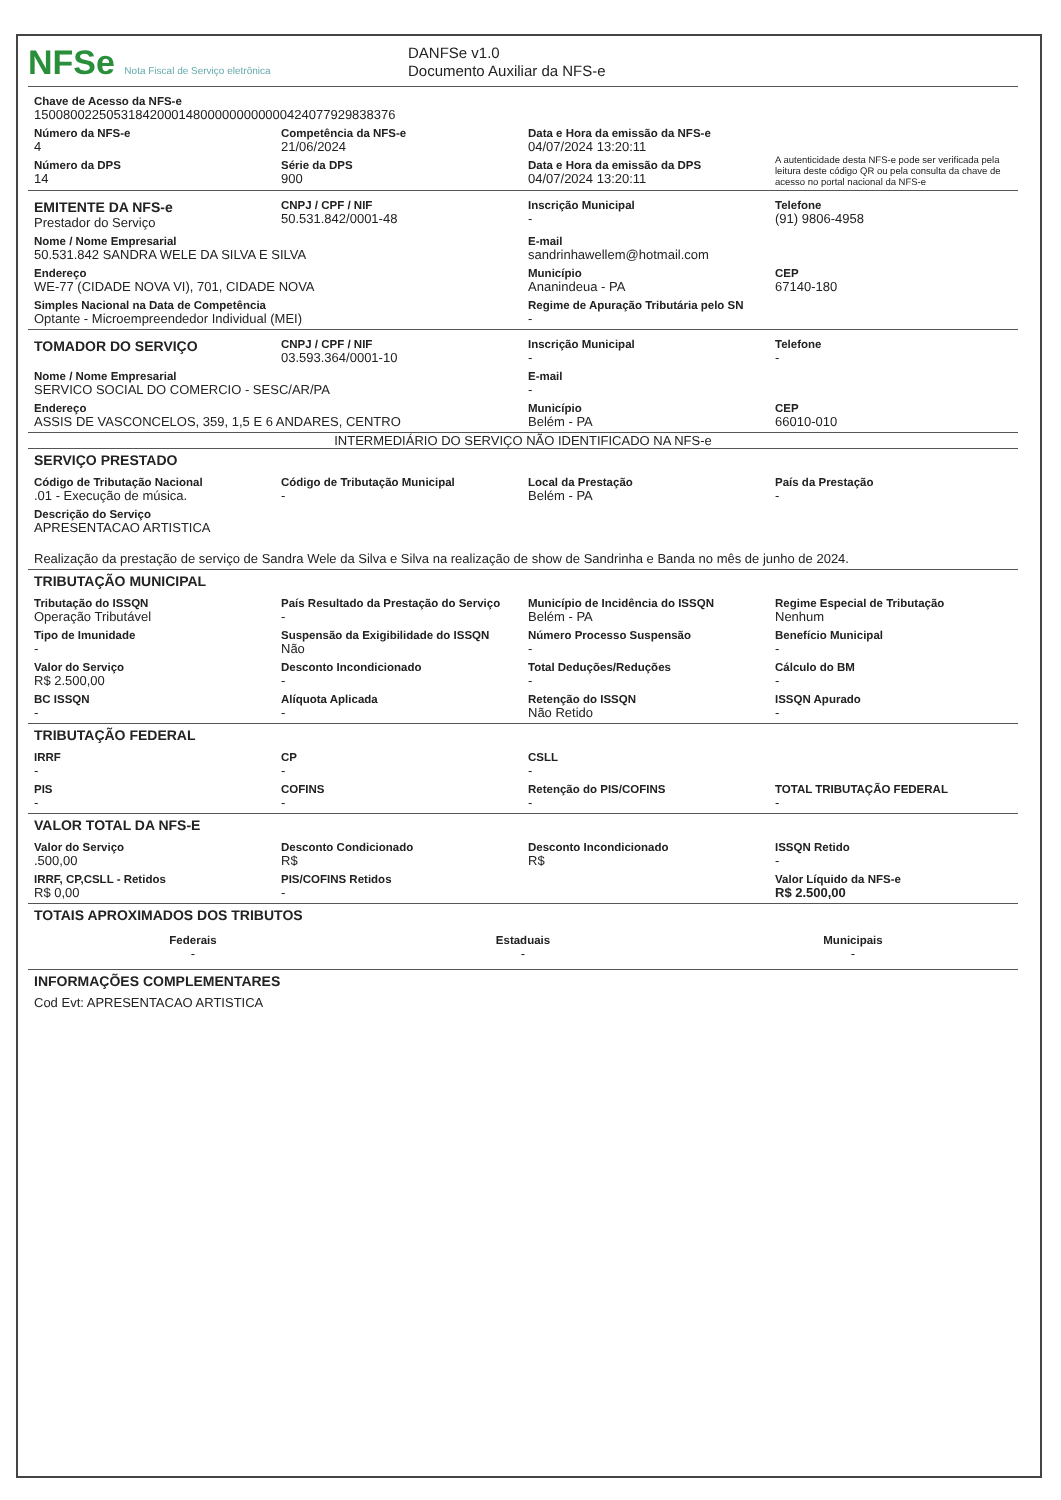NFSe Nota Fiscal de Serviço eletrônica
DANFSe v1.0
Documento Auxiliar da NFS-e
Chave de Acesso da NFS-e
15008002250531842000148000000000000424077929838376
Número da NFS-e
4
Competência da NFS-e
21/06/2024
Data e Hora da emissão da NFS-e
04/07/2024 13:20:11
Número da DPS
14
Série da DPS
900
Data e Hora da emissão da DPS
04/07/2024 13:20:11
A autenticidade desta NFS-e pode ser verificada pela leitura deste código QR ou pela consulta da chave de acesso no portal nacional da NFS-e
EMITENTE DA NFS-e
Prestador do Serviço
CNPJ / CPF / NIF
50.531.842/0001-48
Inscrição Municipal
-
Telefone
(91) 9806-4958
Nome / Nome Empresarial
50.531.842 SANDRA WELE DA SILVA E SILVA
E-mail
sandrinhawellem@hotmail.com
Endereço
WE-77 (CIDADE NOVA VI), 701, CIDADE NOVA
Município
Ananindeua - PA
CEP
67140-180
Simples Nacional na Data de Competência
Optante - Microempreendedor Individual (MEI)
Regime de Apuração Tributária pelo SN
-
TOMADOR DO SERVIÇO
CNPJ / CPF / NIF
03.593.364/0001-10
Inscrição Municipal
-
Telefone
-
Nome / Nome Empresarial
SERVICO SOCIAL DO COMERCIO - SESC/AR/PA
E-mail
-
Endereço
ASSIS DE VASCONCELOS, 359, 1,5 E 6 ANDARES, CENTRO
Município
Belém - PA
CEP
66010-010
INTERMEDIÁRIO DO SERVIÇO NÃO IDENTIFICADO NA NFS-e
SERVIÇO PRESTADO
Código de Tributação Nacional
.01 - Execução de música.
Código de Tributação Municipal
-
Local da Prestação
Belém - PA
País da Prestação
-
Descrição do Serviço
APRESENTACAO ARTISTICA
Realização da prestação de serviço de Sandra Wele da Silva e Silva na realização de show de Sandrinha e Banda no mês de junho de 2024.
TRIBUTAÇÃO MUNICIPAL
Tributação do ISSQN
Operação Tributável
País Resultado da Prestação do Serviço
-
Município de Incidência do ISSQN
Belém - PA
Regime Especial de Tributação
Nenhum
Tipo de Imunidade
-
Suspensão da Exigibilidade do ISSQN
Não
Número Processo Suspensão
-
Benefício Municipal
-
Valor do Serviço
R$ 2.500,00
Desconto Incondicionado
-
Total Deduções/Reduções
-
Cálculo do BM
-
BC ISSQN
-
Alíquota Aplicada
-
Retenção do ISSQN
Não Retido
ISSQN Apurado
-
TRIBUTAÇÃO FEDERAL
IRRF
-
CP
-
CSLL
-
PIS
-
COFINS
-
Retenção do PIS/COFINS
-
TOTAL TRIBUTAÇÃO FEDERAL
-
VALOR TOTAL DA NFS-E
Valor do Serviço
.500,00
Desconto Condicionado
R$
Desconto Incondicionado
R$
ISSQN Retido
-
IRRF, CP,CSLL - Retidos
R$ 0,00
PIS/COFINS Retidos
-
Valor Líquido da NFS-e
R$ 2.500,00
TOTAIS APROXIMADOS DOS TRIBUTOS
Federais
-
Estaduais
-
Municipais
-
INFORMAÇÕES COMPLEMENTARES
Cod Evt: APRESENTACAO ARTISTICA